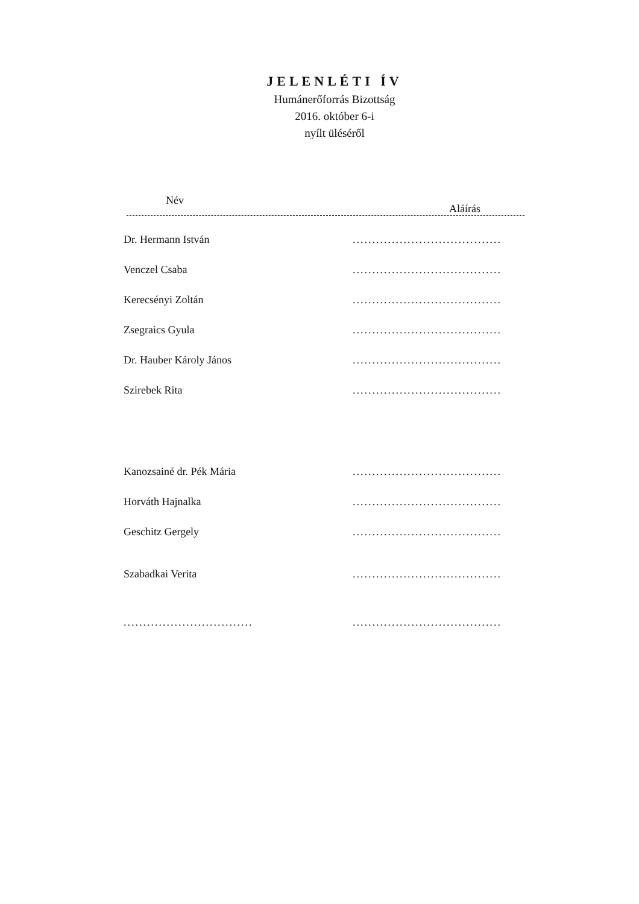JELENLÉTI ÍV
Humánerőforrás Bizottság
2016. október 6-i
nyílt üléséről
Név
Aláírás
Dr. Hermann István......................................
Venczel Csaba......................................
Kerecsényi Zoltán......................................
Zsegraics Gyula......................................
Dr. Hauber Károly János......................................
Szirebek Rita......................................
Kanozsainé dr. Pék Mária......................................
Horváth Hajnalka......................................
Geschitz Gergely......................................
Szabadkai Verita......................................
.......................................................................